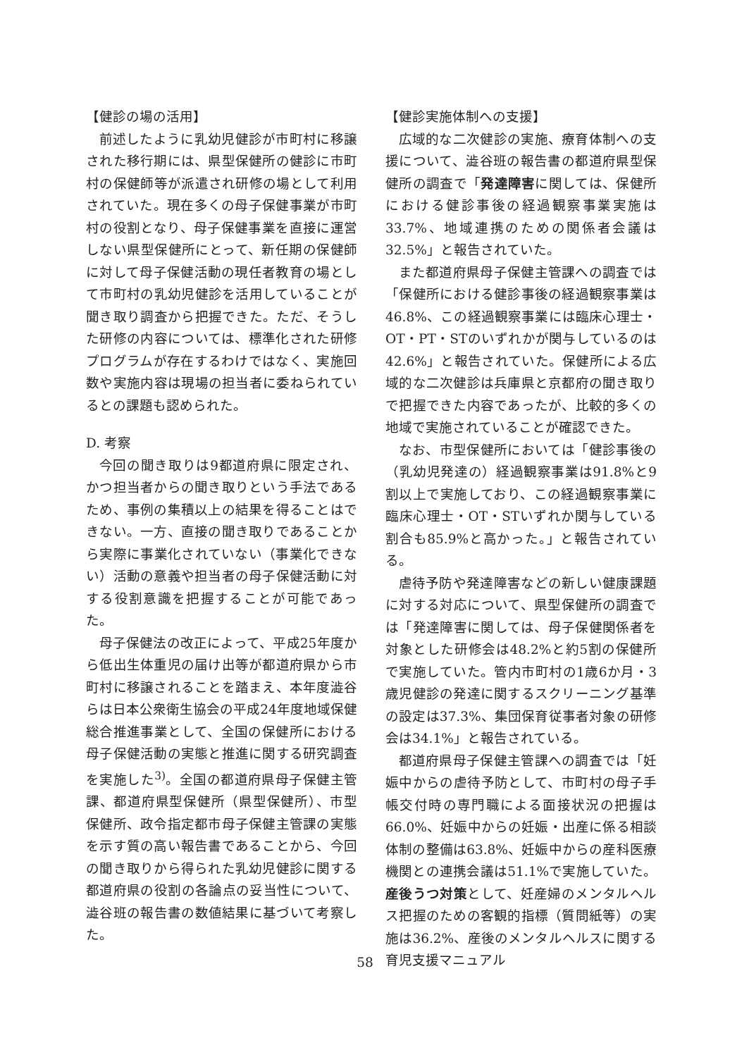【健診の場の活用】
前述したように乳幼児健診が市町村に移譲された移行期には、県型保健所の健診に市町村の保健師等が派遣され研修の場として利用されていた。現在多くの母子保健事業が市町村の役割となり、母子保健事業を直接に運営しない県型保健所にとって、新任期の保健師に対して母子保健活動の現任者教育の場として市町村の乳幼児健診を活用していることが聞き取り調査から把握できた。ただ、そうした研修の内容については、標準化された研修プログラムが存在するわけではなく、実施回数や実施内容は現場の担当者に委ねられているとの課題も認められた。
D. 考察
今回の聞き取りは9都道府県に限定され、かつ担当者からの聞き取りという手法であるため、事例の集積以上の結果を得ることはできない。一方、直接の聞き取りであることから実際に事業化されていない（事業化できない）活動の意義や担当者の母子保健活動に対する役割意識を把握することが可能であった。
母子保健法の改正によって、平成25年度から低出生体重児の届け出等が都道府県から市町村に移譲されることを踏まえ、本年度澁谷らは日本公衆衛生協会の平成24年度地域保健総合推進事業として、全国の保健所における母子保健活動の実態と推進に関する研究調査を実施した<sup>3)</sup>。全国の都道府県母子保健主管課、都道府県型保健所（県型保健所）、市型保健所、政令指定都市母子保健主管課の実態を示す質の高い報告書であることから、今回の聞き取りから得られた乳幼児健診に関する都道府県の役割の各論点の妥当性について、澁谷班の報告書の数値結果に基づいて考察した。
【健診実施体制への支援】
広域的な二次健診の実施、療育体制への支援について、澁谷班の報告書の都道府県型保健所の調査で「発達障害に関しては、保健所における健診事後の経過観察事業実施は33.7%、地域連携のための関係者会議は32.5%」と報告されていた。
また都道府県母子保健主管課への調査では「保健所における健診事後の経過観察事業は46.8%、この経過観察事業には臨床心理士・OT・PT・STのいずれかが関与しているのは42.6%」と報告されていた。保健所による広域的な二次健診は兵庫県と京都府の聞き取りで把握できた内容であったが、比較的多くの地域で実施されていることが確認できた。
なお、市型保健所においては「健診事後の（乳幼児発達の）経過観察事業は91.8%と9割以上で実施しており、この経過観察事業に臨床心理士・OT・STいずれか関与している割合も85.9%と高かった。」と報告されている。
虐待予防や発達障害などの新しい健康課題に対する対応について、県型保健所の調査では「発達障害に関しては、母子保健関係者を対象とした研修会は48.2%と約5割の保健所で実施していた。管内市町村の1歳6か月・3歳児健診の発達に関するスクリーニング基準の設定は37.3%、集団保育従事者対象の研修会は34.1%」と報告されている。
都道府県母子保健主管課への調査では「妊娠中からの虐待予防として、市町村の母子手帳交付時の専門職による面接状況の把握は66.0%、妊娠中からの妊娠・出産に係る相談体制の整備は63.8%、妊娠中からの産科医療機関との連携会議は51.1%で実施していた。産後うつ対策として、妊産婦のメンタルヘルス把握のための客観的指標（質問紙等）の実施は36.2%、産後のメンタルヘルスに関する育児支援マニュアル
58